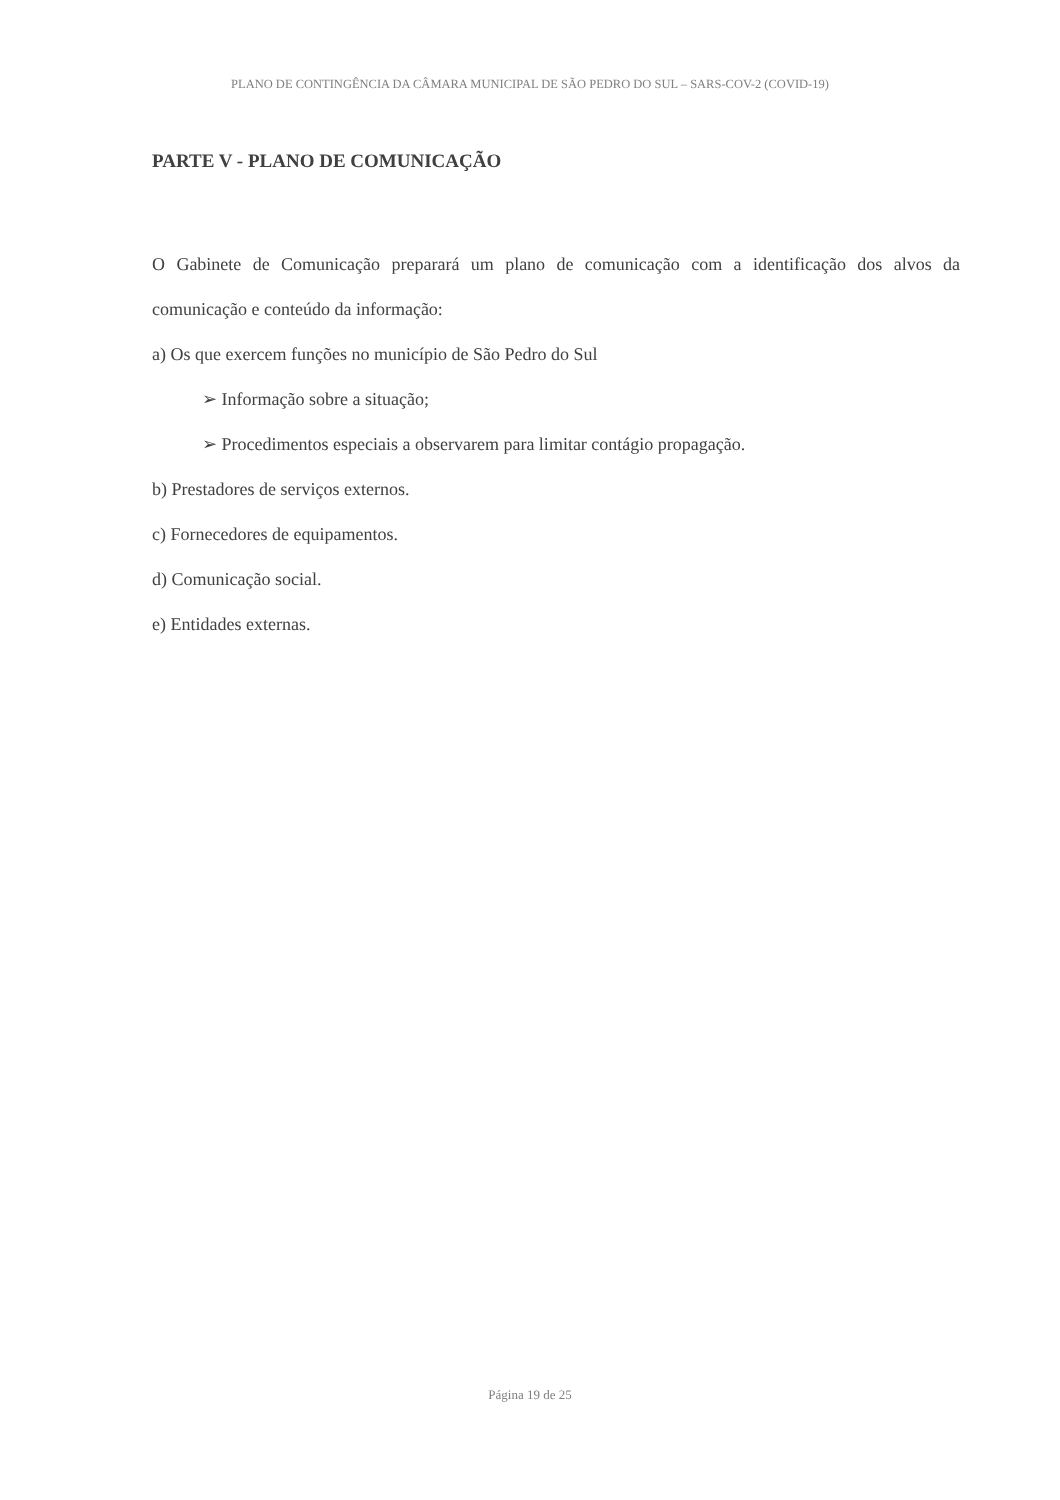PLANO DE CONTINGÊNCIA DA CÂMARA MUNICIPAL DE SÃO PEDRO DO SUL – SARS-COV-2 (COVID-19)
PARTE V - PLANO DE COMUNICAÇÃO
O Gabinete de Comunicação preparará um plano de comunicação com a identificação dos alvos da comunicação e conteúdo da informação:
a) Os que exercem funções no município de São Pedro do Sul
➢ Informação sobre a situação;
➢ Procedimentos especiais a observarem para limitar contágio propagação.
b) Prestadores de serviços externos.
c) Fornecedores de equipamentos.
d) Comunicação social.
e) Entidades externas.
Página 19 de 25